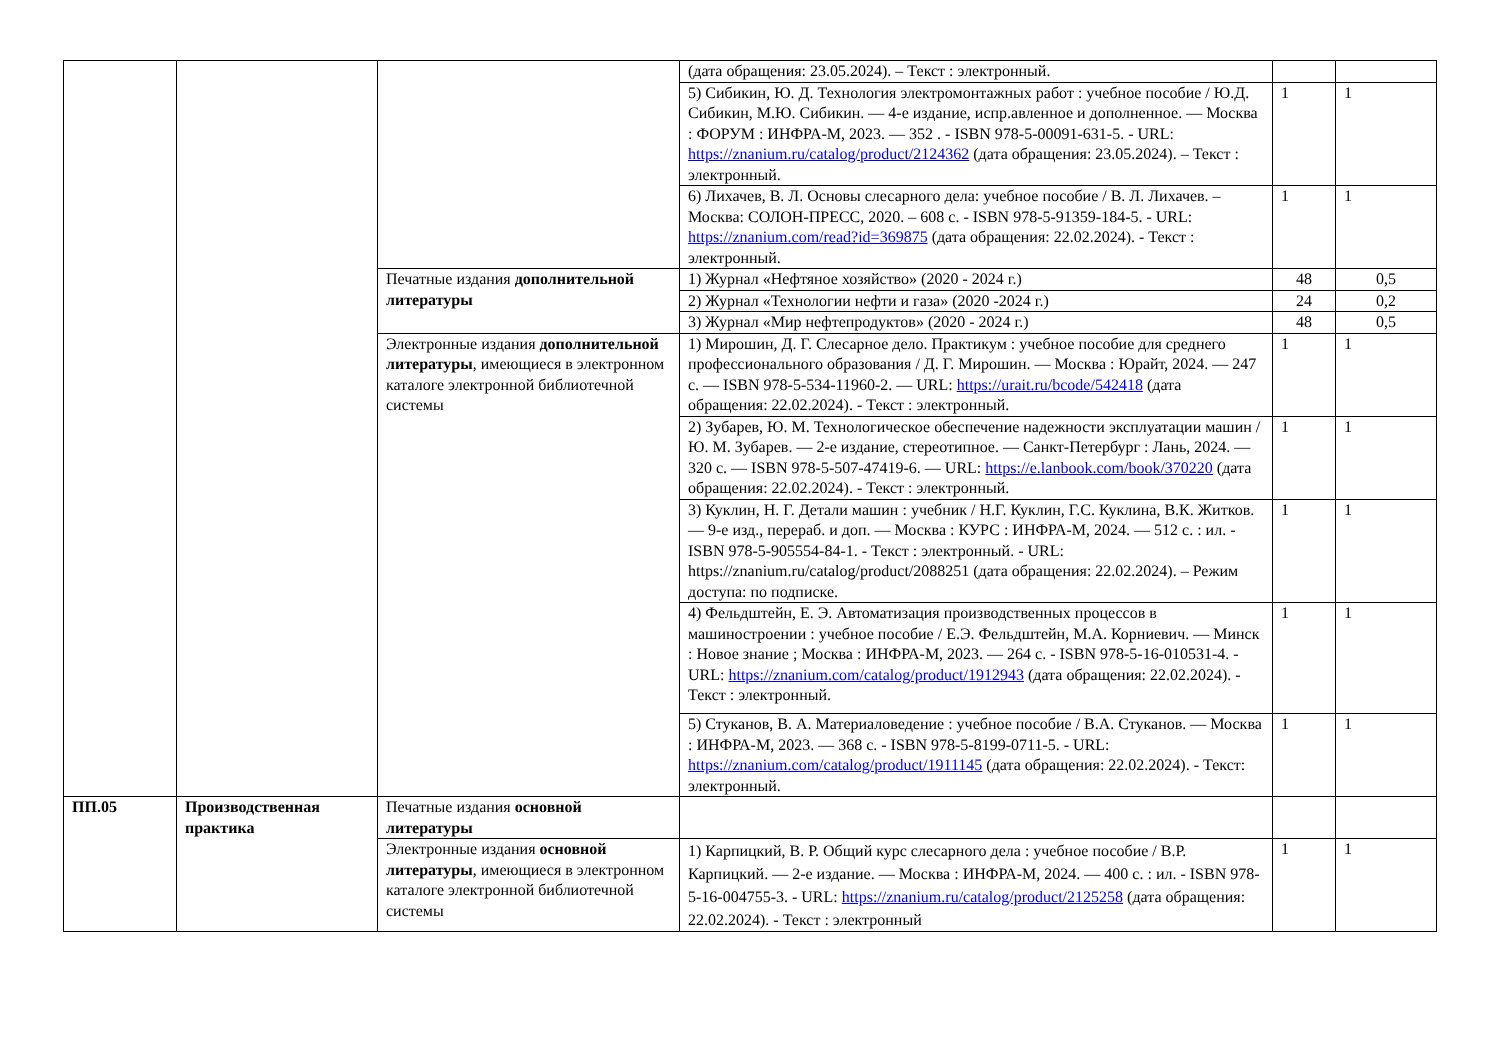| | | | (дата обращения: 23.05.2024). – Текст : электронный. | | |
| | | | 5) Сибикин, Ю. Д. Технология электромонтажных работ : учебное пособие / Ю.Д. Сибикин, М.Ю. Сибикин. — 4-е издание, испр.авленное и дополненное. — Москва : ФОРУМ : ИНФРА-М, 2023. — 352 . - ISBN 978-5-00091-631-5. - URL: https://znanium.ru/catalog/product/2124362 (дата обращения: 23.05.2024). – Текст : электронный. | 1 | 1 |
| | | | 6) Лихачев, В. Л. Основы слесарного дела: учебное пособие / В. Л. Лихачев. – Москва: СОЛОН-ПРЕСС, 2020. – 608 с. - ISBN 978-5-91359-184-5. - URL: https://znanium.com/read?id=369875 (дата обращения: 22.02.2024). - Текст : электронный. | 1 | 1 |
| | | Печатные издания дополнительной литературы | 1) Журнал «Нефтяное хозяйство» (2020 - 2024 г.) | 48 | 0,5 |
| | | | 2) Журнал «Технологии нефти и газа» (2020 -2024 г.) | 24 | 0,2 |
| | | | 3) Журнал «Мир нефтепродуктов» (2020 - 2024 г.) | 48 | 0,5 |
| | | Электронные издания дополнительной литературы , имеющиеся в электронном каталоге электронной библиотечной системы | 1) Мирошин, Д. Г. Слесарное дело. Практикум : учебное пособие для среднего профессионального образования / Д. Г. Мирошин. — Москва : Юрайт, 2024. — 247 с. — ISBN 978-5-534-11960-2. — URL: https://urait.ru/bcode/542418 (дата обращения: 22.02.2024). - Текст : электронный. | 1 | 1 |
| | | | 2) Зубарев, Ю. М. Технологическое обеспечение надежности эксплуатации машин / Ю. М. Зубарев. — 2-е издание, стереотипное. — Санкт-Петербург : Лань, 2024. — 320 с. — ISBN 978-5-507-47419-6. — URL: https://e.lanbook.com/book/370220 (дата обращения: 22.02.2024). - Текст : электронный. | 1 | 1 |
| | | | 3) Куклин, Н. Г. Детали машин : учебник / Н.Г. Куклин, Г.С. Куклина, В.К. Житков. — 9-е изд., перераб. и доп. — Москва : КУРС : ИНФРА-М, 2024. — 512 с. : ил. - ISBN 978-5-905554-84-1. - Текст : электронный. - URL: https://znanium.ru/catalog/product/2088251 (дата обращения: 22.02.2024). – Режим доступа: по подписке. | 1 | 1 |
| | | | 4) Фельдштейн, Е. Э. Автоматизация производственных процессов в машиностроении : учебное пособие / Е.Э. Фельдштейн, М.А. Корниевич. — Минск : Новое знание ; Москва : ИНФРА-М, 2023. — 264 с. - ISBN 978-5-16-010531-4. - URL: https://znanium.com/catalog/product/1912943 (дата обращения: 22.02.2024). - Текст : электронный. | 1 | 1 |
| | | | 5) Стуканов, В. А. Материаловедение : учебное пособие / В.А. Стуканов. — Москва : ИНФРА-М, 2023. — 368 с. - ISBN 978-5-8199-0711-5. - URL: https://znanium.com/catalog/product/1911145 (дата обращения: 22.02.2024). - Текст: электронный. | 1 | 1 |
| ПП.05 | Производственная практика | Печатные издания основной литературы | | | |
| | | Электронные издания основной литературы , имеющиеся в электронном каталоге электронной библиотечной системы | 1) Карпицкий, В. Р. Общий курс слесарного дела : учебное пособие / В.Р. Карпицкий. — 2-е издание. — Москва : ИНФРА-М, 2024. — 400 с. : ил. - ISBN 978-5-16-004755-3. - URL: https://znanium.ru/catalog/product/2125258 (дата обращения: 22.02.2024). - Текст : электронный | 1 | 1 |